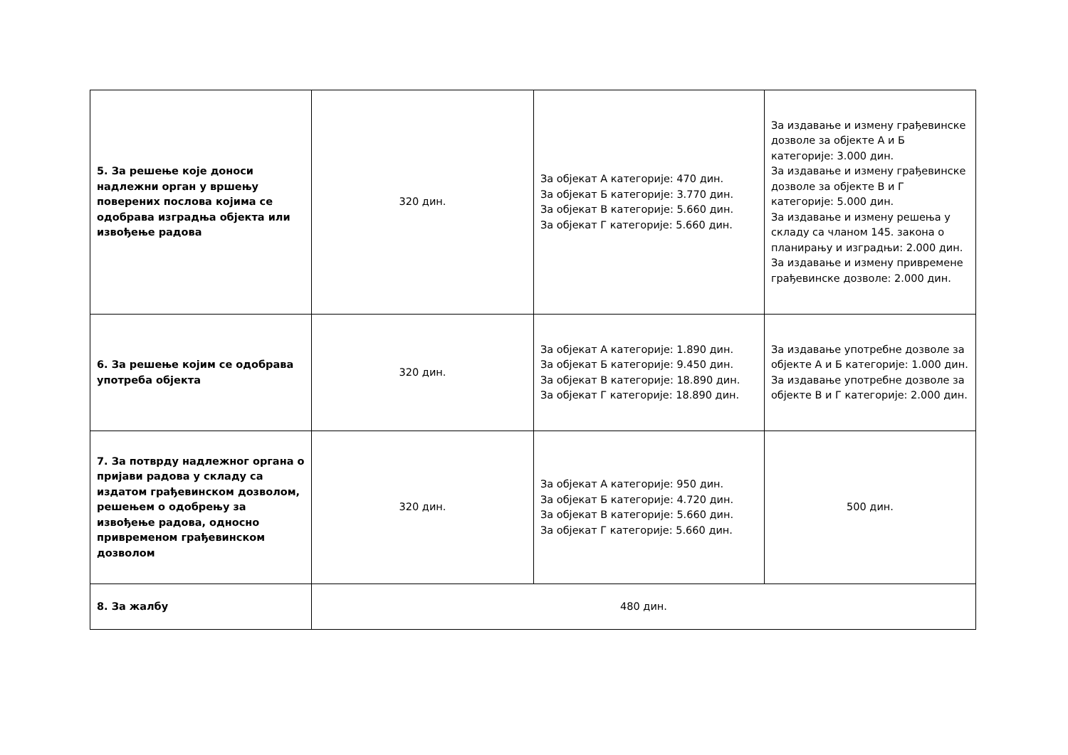| 5. За решење које доноси надлежни орган у вршењу поверених послова којима се одобрава изградња објекта или извођење радова | 320 дин. | За објекат А категорије: 470 дин. За објекат Б категорије: 3.770 дин. За објекат В категорије: 5.660 дин. За објекат Г категорије: 5.660 дин. | За издавање и измену грађевинске дозволе за објекте А и Б категорије: 3.000 дин. За издавање и измену грађевинске дозволе за објекте В и Г категорије: 5.000 дин. За издавање и измену решења у складу са чланом 145. закона о планирању и изградњи: 2.000 дин. За издавање и измену привремене грађевинске дозволе: 2.000 дин. |
| 6. За решење којим се одобрава употреба објекта | 320 дин. | За објекат А категорије: 1.890 дин. За објекат Б категорије: 9.450 дин. За објекат В категорије: 18.890 дин. За објекат Г категорије: 18.890 дин. | За издавање употребне дозволе за објекте А и Б категорије: 1.000 дин. За издавање употребне дозволе за објекте В и Г категорије: 2.000 дин. |
| 7. За потврду надлежног органа о пријави радова у складу са издатом грађевинском дозволом, решењем о одобрењу за извођење радова, односно привременом грађевинском дозволом | 320 дин. | За објекат А категорије: 950 дин. За објекат Б категорије: 4.720 дин. За објекат В категорије: 5.660 дин. За објекат Г категорије: 5.660 дин. | 500 дин. |
| 8. За жалбу | 480 дин. | | |